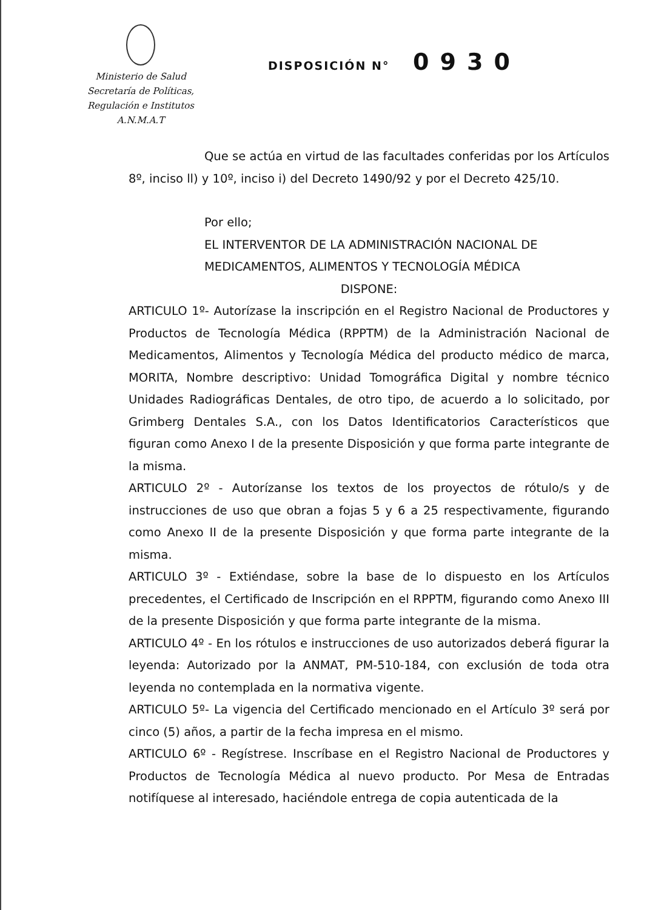Ministerio de Salud
Secretaría de Políticas,
Regulación e Institutos
A.N.M.A.T
DISPOSICIÓN N° 0930
Que se actúa en virtud de las facultades conferidas por los Artículos 8º, inciso ll) y 10º, inciso i) del Decreto 1490/92 y por el Decreto 425/10.
Por ello;
EL INTERVENTOR DE LA ADMINISTRACIÓN NACIONAL DE MEDICAMENTOS, ALIMENTOS Y TECNOLOGÍA MÉDICA
DISPONE:
ARTICULO 1º- Autorízase la inscripción en el Registro Nacional de Productores y Productos de Tecnología Médica (RPPTM) de la Administración Nacional de Medicamentos, Alimentos y Tecnología Médica del producto médico de marca, MORITA, Nombre descriptivo: Unidad Tomográfica Digital y nombre técnico Unidades Radiográficas Dentales, de otro tipo, de acuerdo a lo solicitado, por Grimberg Dentales S.A., con los Datos Identificatorios Característicos que figuran como Anexo I de la presente Disposición y que forma parte integrante de la misma.
ARTICULO 2º - Autorízanse los textos de los proyectos de rótulo/s y de instrucciones de uso que obran a fojas 5 y 6 a 25 respectivamente, figurando como Anexo II de la presente Disposición y que forma parte integrante de la misma.
ARTICULO 3º - Extiéndase, sobre la base de lo dispuesto en los Artículos precedentes, el Certificado de Inscripción en el RPPTM, figurando como Anexo III de la presente Disposición y que forma parte integrante de la misma.
ARTICULO 4º - En los rótulos e instrucciones de uso autorizados deberá figurar la leyenda: Autorizado por la ANMAT, PM-510-184, con exclusión de toda otra leyenda no contemplada en la normativa vigente.
ARTICULO 5º- La vigencia del Certificado mencionado en el Artículo 3º será por cinco (5) años, a partir de la fecha impresa en el mismo.
ARTICULO 6º - Regístrese. Inscríbase en el Registro Nacional de Productores y Productos de Tecnología Médica al nuevo producto. Por Mesa de Entradas notifíquese al interesado, haciéndole entrega de copia autenticada de la